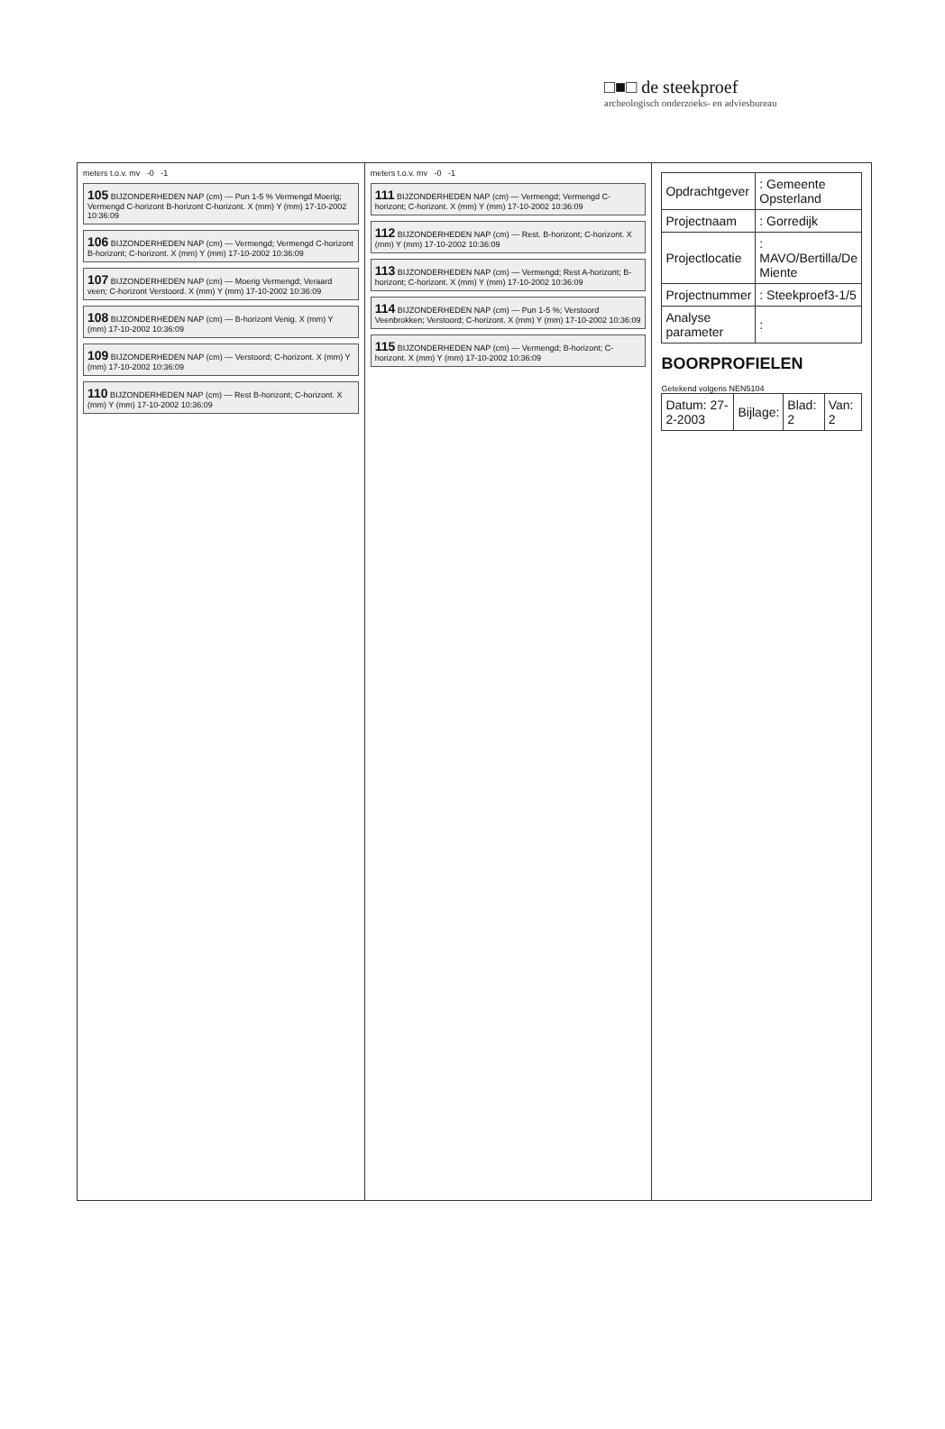□■□ de steekproef
archeologisch onderzoeks- en adviesbureau
meters t.o.v. mv -0 -1
105 BIJZONDERHEDEN NAP (cm) — Pun 1-5 % Vermengd Moerig; Vermengd C-horizont B-horizont C-horizont. X (mm) Y (mm) 17-10-2002 10:36:09
106 BIJZONDERHEDEN NAP (cm) — Vermengd; Vermengd C-horizont B-horizont; C-horizont. X (mm) Y (mm) 17-10-2002 10:36:09
107 BIJZONDERHEDEN NAP (cm) — Moerig Vermengd; Veraard veen; C-horizont Verstoord. X (mm) Y (mm) 17-10-2002 10:36:09
108 BIJZONDERHEDEN NAP (cm) — B-horizont Venig. X (mm) Y (mm) 17-10-2002 10:36:09
109 BIJZONDERHEDEN NAP (cm) — Verstoord; C-horizont. X (mm) Y (mm) 17-10-2002 10:36:09
110 BIJZONDERHEDEN NAP (cm) — Rest B-horizont; C-horizont. X (mm) Y (mm) 17-10-2002 10:36:09
meters t.o.v. mv -0 -1
111 BIJZONDERHEDEN NAP (cm) — Vermengd; Vermengd C-horizont; C-horizont. X (mm) Y (mm) 17-10-2002 10:36:09
112 BIJZONDERHEDEN NAP (cm) — Rest. B-horizont; C-horizont. X (mm) Y (mm) 17-10-2002 10:36:09
113 BIJZONDERHEDEN NAP (cm) — Vermengd; Rest A-horizont; B-horizont; C-horizont. X (mm) Y (mm) 17-10-2002 10:36:09
114 BIJZONDERHEDEN NAP (cm) — Pun 1-5 %; Verstoord Veenbrokken; Verstoord; C-horizont. X (mm) Y (mm) 17-10-2002 10:36:09
115 BIJZONDERHEDEN NAP (cm) — Vermengd; B-horizont; C-horizont. X (mm) Y (mm) 17-10-2002 10:36:09
| Opdrachtgever | : Gemeente Opsterland |
| Projectnaam | : Gorredijk |
| Projectlocatie | : MAVO/Bertilla/De Miente |
| Projectnummer | : Steekproef3-1/5 |
| Analyse parameter | : |
BOORPROFIELEN
Getekend volgens NEN5104
| Datum: 27-2-2003 | Bijlage: | Blad: 2 | Van: 2 |